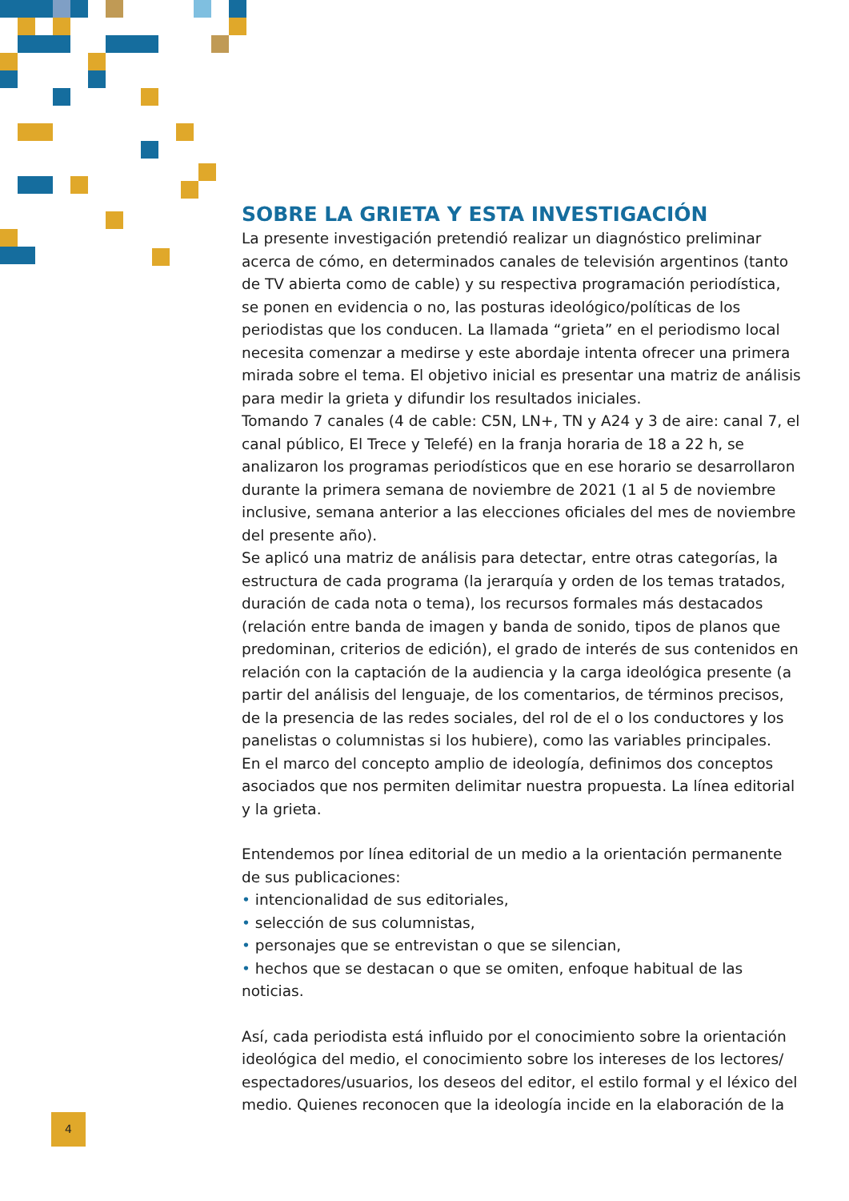SOBRE LA GRIETA Y ESTA INVESTIGACIÓN
La presente investigación pretendió realizar un diagnóstico preliminar acerca de cómo, en determinados canales de televisión argentinos (tanto de TV abierta como de cable) y su respectiva programación periodística, se ponen en evidencia o no, las posturas ideológico/políticas de los periodistas que los conducen. La llamada “grieta” en el periodismo local necesita comenzar a medirse y este abordaje intenta ofrecer una primera mirada sobre el tema. El objetivo inicial es presentar una matriz de análisis para medir la grieta y difundir los resultados iniciales.
Tomando 7 canales (4 de cable: C5N, LN+, TN y A24 y 3 de aire: canal 7, el canal público, El Trece y Telefé) en la franja horaria de 18 a 22 h, se analizaron los programas periodísticos que en ese horario se desarrollaron durante la primera semana de noviembre de 2021 (1 al 5 de noviembre inclusive, semana anterior a las elecciones oficiales del mes de noviembre del presente año).
Se aplicó una matriz de análisis para detectar, entre otras categorías, la estructura de cada programa (la jerarquía y orden de los temas tratados, duración de cada nota o tema), los recursos formales más destacados (relación entre banda de imagen y banda de sonido, tipos de planos que predominan, criterios de edición), el grado de interés de sus contenidos en relación con la captación de la audiencia y la carga ideológica presente (a partir del análisis del lenguaje, de los comentarios, de términos precisos, de la presencia de las redes sociales, del rol de el o los conductores y los panelistas o columnistas si los hubiere), como las variables principales.
En el marco del concepto amplio de ideología, definimos dos conceptos asociados que nos permiten delimitar nuestra propuesta. La línea editorial y la grieta.
Entendemos por línea editorial de un medio a la orientación permanente de sus publicaciones:
• intencionalidad de sus editoriales,
• selección de sus columnistas,
• personajes que se entrevistan o que se silencian,
• hechos que se destacan o que se omiten, enfoque habitual de las noticias.
Así, cada periodista está influido por el conocimiento sobre la orientación ideológica del medio, el conocimiento sobre los intereses de los lectores/ espectadores/usuarios, los deseos del editor, el estilo formal y el léxico del medio. Quienes reconocen que la ideología incide en la elaboración de la
4